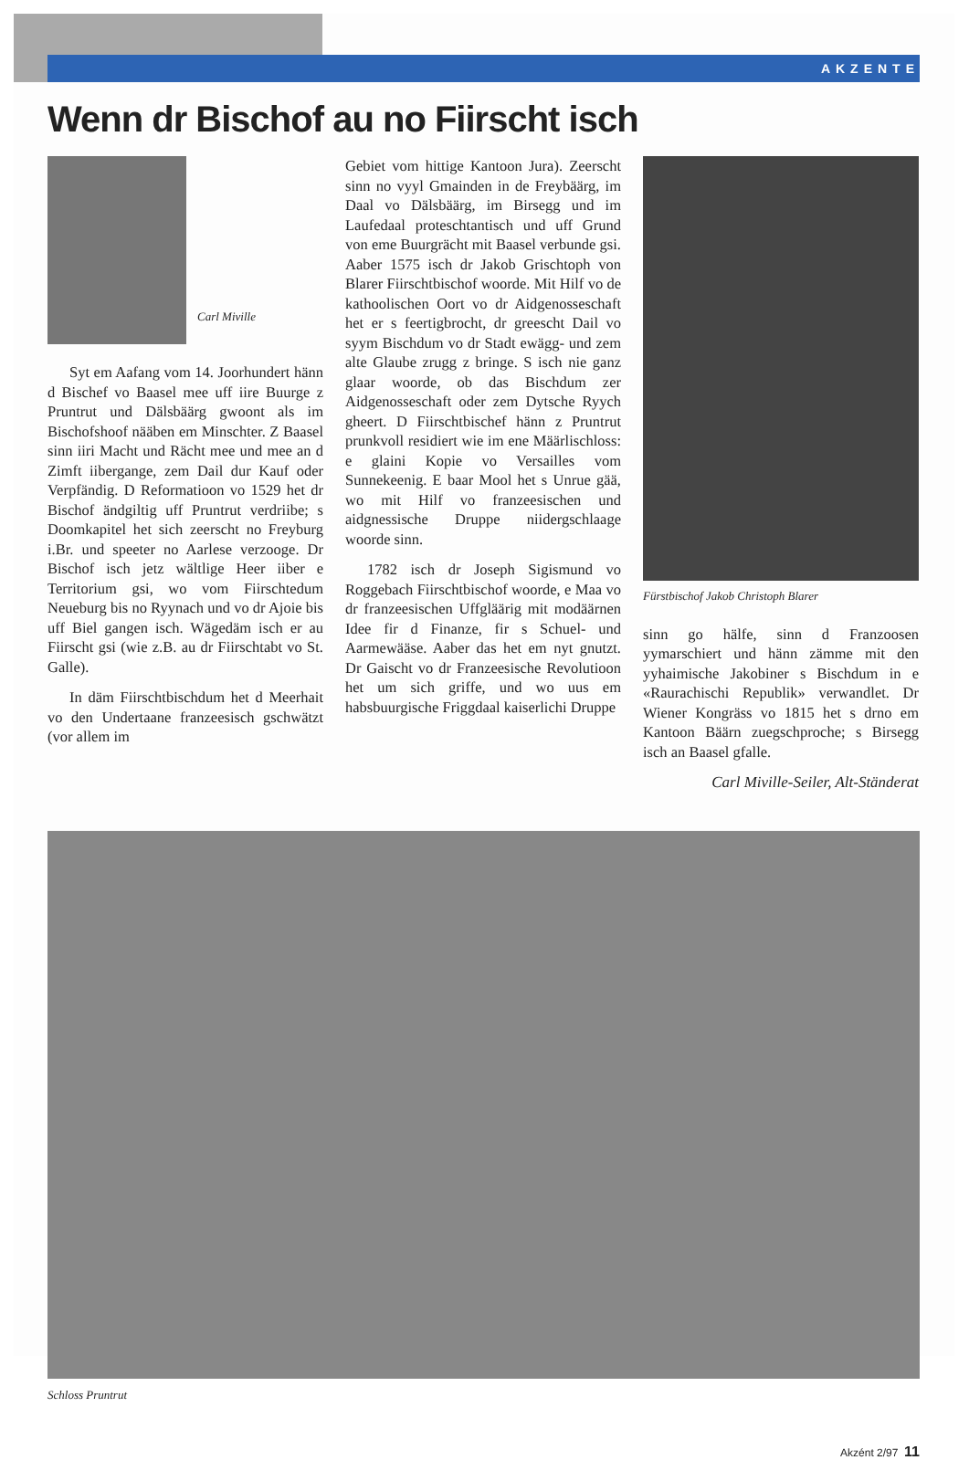AKZENTE
Wenn dr Bischof au no Fiirscht isch
Carl Miville
Syt em Aafang vom 14. Joorhundert hänn d Bischef vo Baasel mee uff iire Buurge z Pruntrut und Dälsbäärg gwoont als im Bischofshoof nääben em Minschter. Z Baasel sinn iiri Macht und Rächt mee und mee an d Zimft iibergange, zem Dail dur Kauf oder Verpfändig. D Reformatioon vo 1529 het dr Bischof ändgiltig uff Pruntrut verdriibe; s Doomkapitel het sich zeerscht no Freyburg i.Br. und speeter no Aarlese verzooge. Dr Bischof isch jetz wältlige Heer iiber e Territorium gsi, wo vom Fiirschtedum Neueburg bis no Ryynach und vo dr Ajoie bis uff Biel gangen isch. Wägedäm isch er au Fiirscht gsi (wie z.B. au dr Fiirschtabt vo St. Galle).
In däm Fiirschtbischdum het d Meerhait vo den Undertaane franzeesisch gschwätzt (vor allem im
Gebiet vom hittige Kantoon Jura). Zeerscht sinn no vyyl Gmainden in de Freybäärg, im Daal vo Dälsbäärg, im Birsegg und im Laufedaal proteschtantisch und uff Grund von eme Buurgrächt mit Baasel verbunde gsi. Aaber 1575 isch dr Jakob Grischtoph von Blarer Fiirschtbischof woorde. Mit Hilf vo de kathoolischen Oort vo dr Aidgenosseschaft het er s feertigbrocht, dr greescht Dail vo syym Bischdum vo dr Stadt ewägg- und zem alte Glaube zrugg z bringe. S isch nie ganz glaar woorde, ob das Bischdum zer Aidgenosseschaft oder zem Dytsche Ryych gheert. D Fiirschtbischef hänn z Pruntrut prunkvoll residiert wie im ene Määrlischloss: e glaini Kopie vo Versailles vom Sunnekeenig. E baar Mool het s Unrue gää, wo mit Hilf vo franzeesischen und aidgnessische Druppe niidergschlaage woorde sinn.
1782 isch dr Joseph Sigismund vo Roggebach Fiirschtbischof woorde, e Maa vo dr franzeesischen Uffgläärig mit modäärnen Idee fir d Finanze, fir s Schuel- und Aarmewääse. Aaber das het em nyt gnutzt. Dr Gaischt vo dr Franzeesische Revolutioon het um sich griffe, und wo uus em habsbuurgische Friggdaal kaiserlichi Druppe
Fürstbischof Jakob Christoph Blarer
sinn go hälfe, sinn d Franzoosen yymarschiert und hänn zämme mit den yyhaimische Jakobiner s Bischdum in e «Raurachischi Republik» verwandlet. Dr Wiener Kongräss vo 1815 het s drno em Kantoon Bäärn zuegschproche; s Birsegg isch an Baasel gfalle.
Carl Miville-Seiler, Alt-Ständerat
Schloss Pruntrut
Akzént 2/97 11